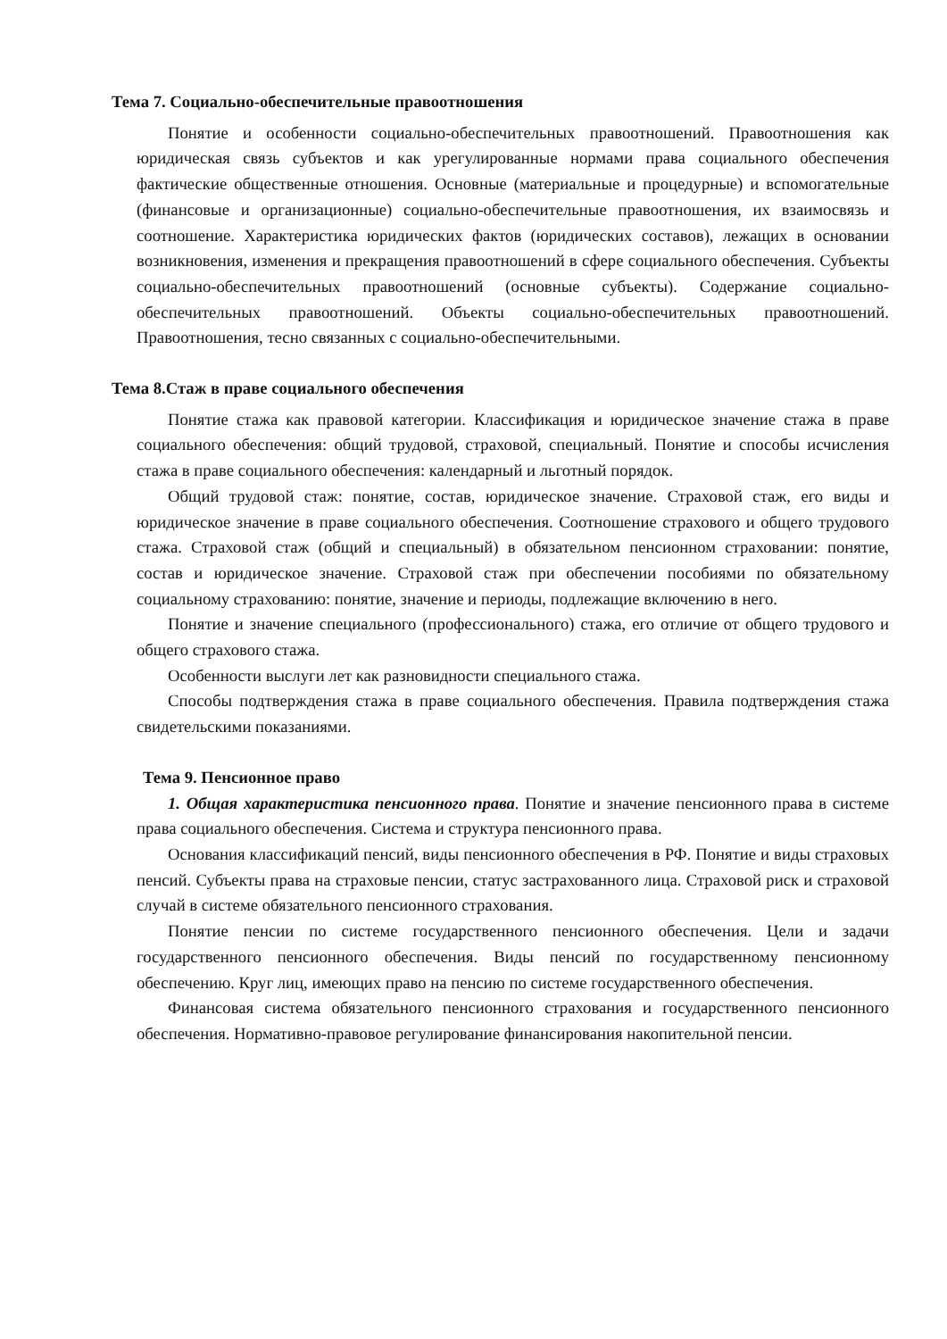Тема 7. Социально-обеспечительные правоотношения
Понятие и особенности социально-обеспечительных правоотношений. Правоотношения как юридическая связь субъектов и как урегулированные нормами права социального обеспечения фактические общественные отношения. Основные (материальные и процедурные) и вспомогательные (финансовые и организационные) социально-обеспечительные правоотношения, их взаимосвязь и соотношение. Характеристика юридических фактов (юридических составов), лежащих в основании возникновения, изменения и прекращения правоотношений в сфере социального обеспечения. Субъекты социально-обеспечительных правоотношений (основные субъекты). Содержание социально-обеспечительных правоотношений. Объекты социально-обеспечительных правоотношений. Правоотношения, тесно связанных с социально-обеспечительными.
Тема 8.Стаж в праве социального обеспечения
Понятие стажа как правовой категории. Классификация и юридическое значение стажа в праве социального обеспечения: общий трудовой, страховой, специальный. Понятие и способы исчисления стажа в праве социального обеспечения: календарный и льготный порядок.
Общий трудовой стаж: понятие, состав, юридическое значение. Страховой стаж, его виды и юридическое значение в праве социального обеспечения. Соотношение страхового и общего трудового стажа. Страховой стаж (общий и специальный) в обязательном пенсионном страховании: понятие, состав и юридическое значение. Страховой стаж при обеспечении пособиями по обязательному социальному страхованию: понятие, значение и периоды, подлежащие включению в него.
Понятие и значение специального (профессионального) стажа, его отличие от общего трудового и общего страхового стажа.
Особенности выслуги лет как разновидности специального стажа.
Способы подтверждения стажа в праве социального обеспечения. Правила подтверждения стажа свидетельскими показаниями.
Тема 9. Пенсионное право
1. Общая характеристика пенсионного права. Понятие и значение пенсионного права в системе права социального обеспечения. Система и структура пенсионного права.
Основания классификаций пенсий, виды пенсионного обеспечения в РФ. Понятие и виды страховых пенсий. Субъекты права на страховые пенсии, статус застрахованного лица. Страховой риск и страховой случай в системе обязательного пенсионного страхования.
Понятие пенсии по системе государственного пенсионного обеспечения. Цели и задачи государственного пенсионного обеспечения. Виды пенсий по государственному пенсионному обеспечению. Круг лиц, имеющих право на пенсию по системе государственного обеспечения.
Финансовая система обязательного пенсионного страхования и государственного пенсионного обеспечения. Нормативно-правовое регулирование финансирования накопительной пенсии.